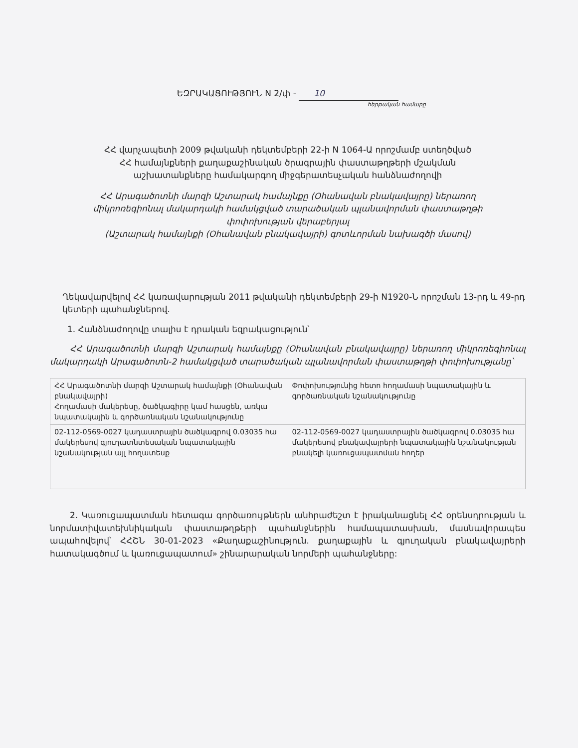ԵԶՐԱԿԱՑՈՒԹՅՈՒՆ N 2/փ - 10
հերթական համարը
ՀՀ վարչապետի 2009 թվականի դեկտեմբերի 22-ի N 1064-Ա որոշմամբ ստեղծված
ՀՀ համայնքների քաղաքաշինական ծրագրային փաստաթղթերի մշակման
աշխատանքները համակարգող միջգերատեսչական հանձնաժողովի
ՀՀ Արագածոտնի մարզի Աշտարակ համայնքը (Օհանավան բնակավայրը) ներառող
միկրոռեգիոնալ մակարդակի համակցված տարածական պլանավորման փաստաթղթի
փոփոխության վերաբերյալ
(Աշտարակ համայնքի (Օհանավան բնակավայրի) գոտևորման նախագծի մասով)
Ղեկավարվելով ՀՀ կառավարության 2011 թվականի դեկտեմբերի 29-ի N1920-Ն որոշման 13-րդ և 49-րդ կետերի պահանջներով.
1. Հանձնաժողովը տալիս է դրական եզրակացություն՝
ՀՀ Արագածոտնի մարզի Աշտարակ համայնքը (Օհանավան բնակավայրը) ներառող միկրոռեգիոնալ մակարդակի Արագածոտն-2 համակցված տարածական պլանավորման փաստաթղթի փոփոխությանը՝
| ՀՀ Արագածոտնի մարզի Աշտարակ համայնքի (Օհանավան բնակավայրի) Հողամասի մակերեսը, ծածկագիրը կամ հասցեն, առկա նպատակային և գործառնական նշանակությունը | Փոփոխությունից հետո հողամասի նպատակային և գործառնական նշանակությունը |
| 02-112-0569-0027 կադաստրային ծածկագրով 0.03035 հա մակերեսով գյուղատնտեսական նպատակային նշանակության այլ հողատեսք | 02-112-0569-0027 կադաստրային ծածկագրով 0.03035 հա մակերեսով բնակավայրերի նպատակային նշանակության բնակելի կառուցապատման հողեր |
2. Կառուցապատման հետագա գործառույթներն անհրաժեշտ է իրականացնել ՀՀ օրենսդրության և նորմատիվատեխնիկական փաստաթղթերի պահանջներին համապատասխան, մասնավորապես ապահովելով՝ ՀՀՇՆ 30-01-2023 «Քաղաքաշինություն. քաղաքային և գյուղական բնակավայրերի հատակագծում և կառուցապատում» շինարարական նորմերի պահանջները: